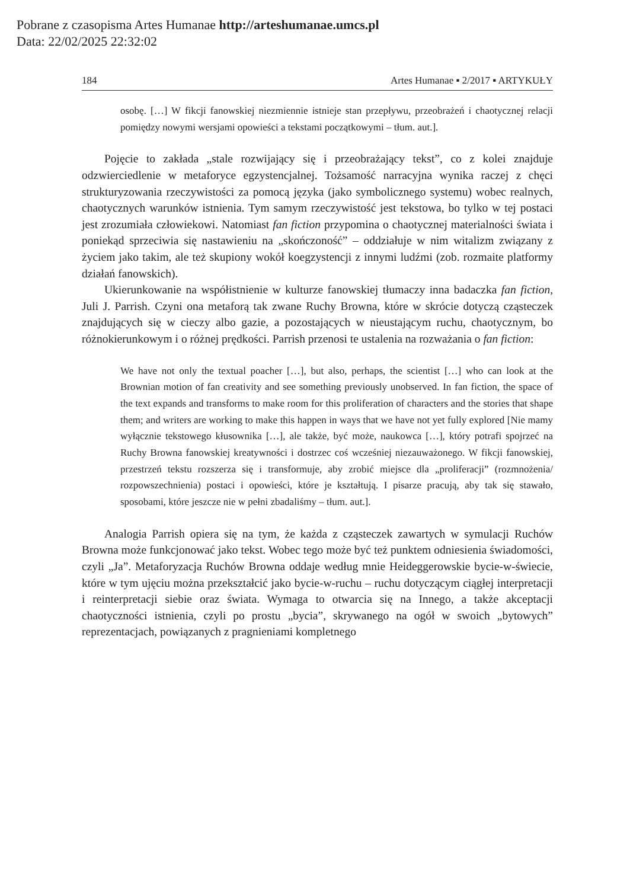Pobrane z czasopisma Artes Humanae http://arteshumanae.umcs.pl
Data: 22/02/2025 22:32:02
184 Artes Humanae ▪ 2/2017 ▪ ARTYKUŁY
osobę. […] W fikcji fanowskiej niezmiennie istnieje stan przepływu, przeobrażeń i chaotycznej relacji pomiędzy nowymi wersjami opowieści a tekstami początkowymi – tłum. aut.].
Pojęcie to zakłada „stale rozwijający się i przeobrażający tekst”, co z kolei znajduje odzwierciedlenie w metaforyce egzystencjalnej. Tożsamość narracyjna wynika raczej z chęci strukturyzowania rzeczywistości za pomocą języka (jako symbolicznego systemu) wobec realnych, chaotycznych warunków istnienia. Tym samym rzeczywistość jest tekstowa, bo tylko w tej postaci jest zrozumiała człowiekowi. Natomiast fan fiction przypomina o chaotycznej materialności świata i poniekąd sprzeciwia się nastawieniu na „skończoność” – oddziałuje w nim witalizm związany z życiem jako takim, ale też skupiony wokół koegzystencji z innymi ludźmi (zob. rozmaite platformy działań fanowskich).
Ukierunkowanie na współistnienie w kulturze fanowskiej tłumaczy inna badaczka fan fiction, Juli J. Parrish. Czyni ona metaforą tak zwane Ruchy Browna, które w skrócie dotyczą cząsteczek znajdujących się w cieczy albo gazie, a pozostających w nieustającym ruchu, chaotycznym, bo różnokierunkowym i o różnej prędkości. Parrish przenosi te ustalenia na rozważania o fan fiction:
We have not only the textual poacher […], but also, perhaps, the scientist […] who can look at the Brownian motion of fan creativity and see something previously unobserved. In fan fiction, the space of the text expands and transforms to make room for this proliferation of characters and the stories that shape them; and writers are working to make this happen in ways that we have not yet fully explored [Nie mamy wyłącznie tekstowego kłusownika […], ale także, być może, naukowca […], który potrafi spojrzeć na Ruchy Browna fanowskiej kreatywności i dostrzec coś wcześniej niezauważonego. W fikcji fanowskiej, przestrzeń tekstu rozszerza się i transformuje, aby zrobić miejsce dla „proliferacji” (rozmnożenia/ rozpowszechnienia) postaci i opowieści, które je kształtują. I pisarze pracują, aby tak się stawało, sposobami, które jeszcze nie w pełni zbadaliśmy – tłum. aut.].
Analogia Parrish opiera się na tym, że każda z cząsteczek zawartych w symulacji Ruchów Browna może funkcjonować jako tekst. Wobec tego może być też punktem odniesienia świadomości, czyli „Ja”. Metaforyzacja Ruchów Browna oddaje według mnie Heideggerowskie bycie-w-świecie, które w tym ujęciu można przekształcić jako bycie-w-ruchu – ruchu dotyczącym ciągłej interpretacji i reinterpretacji siebie oraz świata. Wymaga to otwarcia się na Innego, a także akceptacji chaotyczności istnienia, czyli po prostu „bycia”, skrywanego na ogół w swoich „bytowych” reprezentacjach, powiązanych z pragnieniami kompletnego